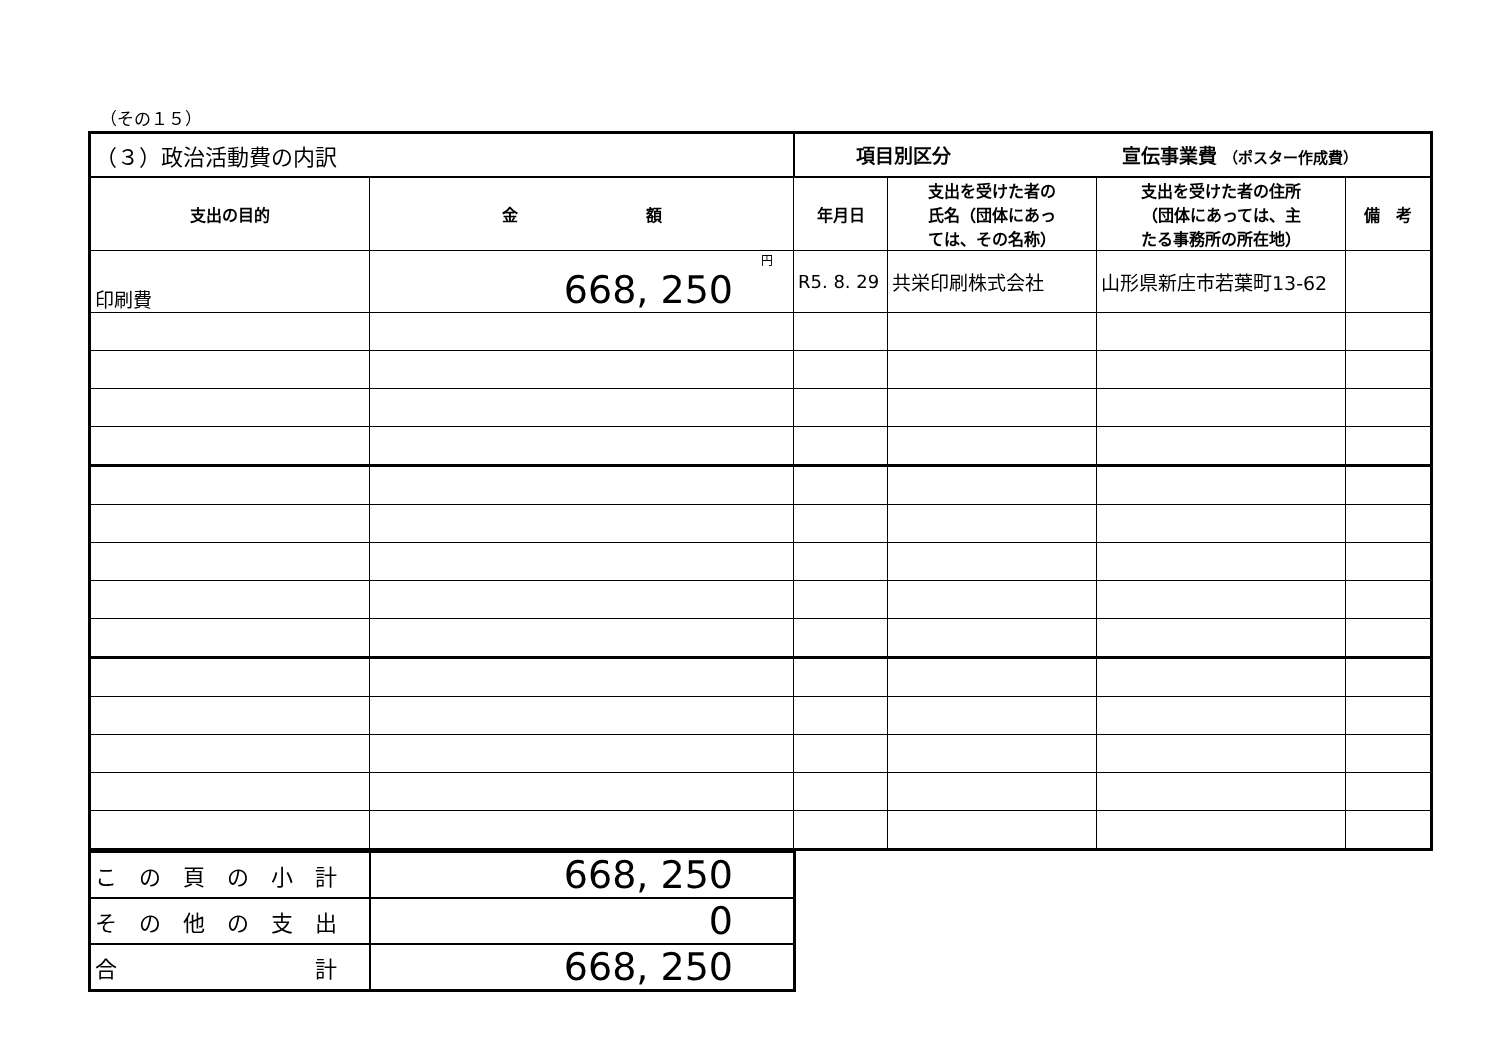（その１５）
| （３）政治活動費の内訳 | | 項目別区分 宣伝事業費 （ポスター作成費） | | | |
| 支出の目的 | 金 額 | 年月日 | 支出を受けた者の 氏名（団体にあっ ては、その名称） | 支出を受けた者の住所 （団体にあっては、主 たる事務所の所在地） | 備 考 |
| 印刷費 | 円 668, 250 | R5. 8. 29 | 共栄印刷株式会社 | 山形県新庄市若葉町13-62 | |
| こ の 頁 の 小 計 | 668, 250 |
| そ の 他 の 支 出 | 0 |
| 合 計 | 668, 250 |